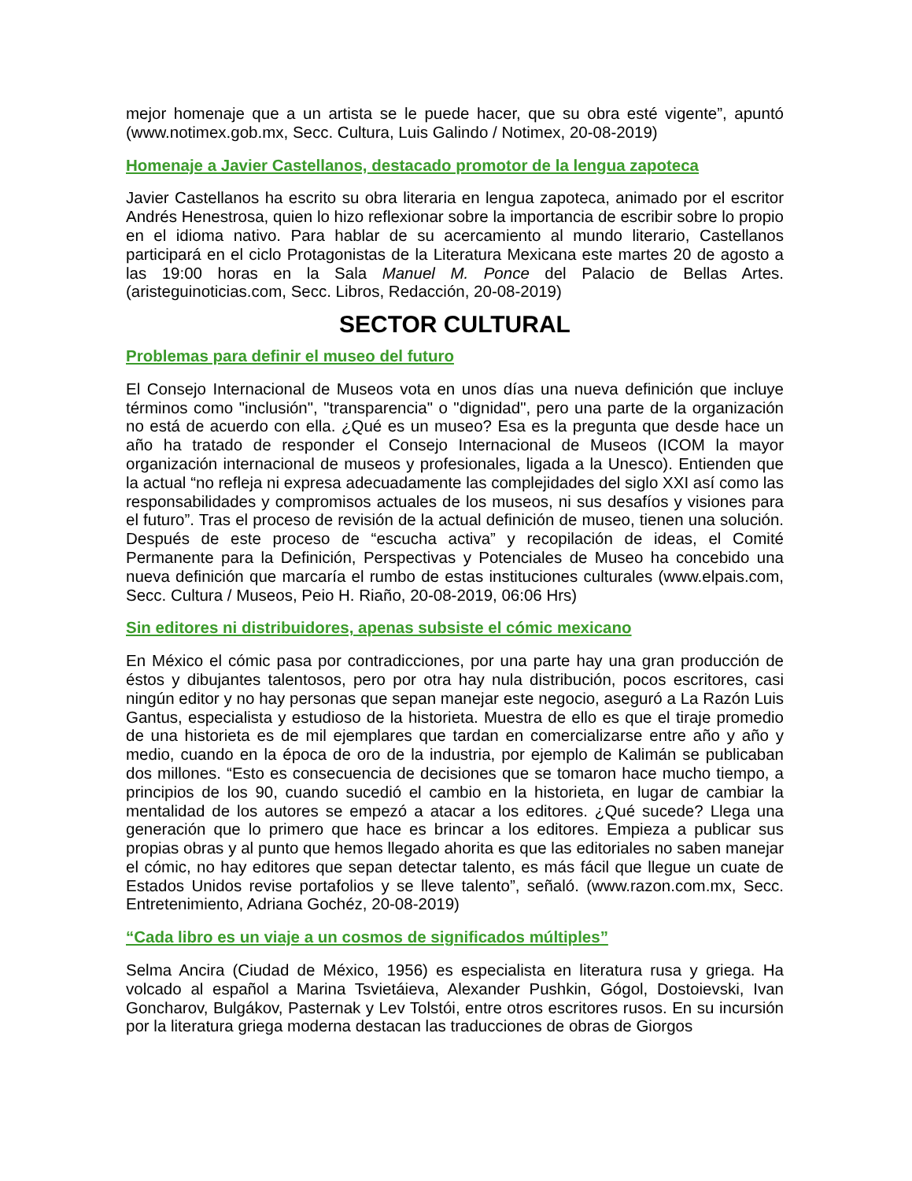mejor homenaje que a un artista se le puede hacer, que su obra esté vigente”, apuntó (www.notimex.gob.mx, Secc. Cultura, Luis Galindo / Notimex, 20-08-2019)
Homenaje a Javier Castellanos, destacado promotor de la lengua zapoteca
Javier Castellanos ha escrito su obra literaria en lengua zapoteca, animado por el escritor Andrés Henestrosa, quien lo hizo reflexionar sobre la importancia de escribir sobre lo propio en el idioma nativo. Para hablar de su acercamiento al mundo literario, Castellanos participará en el ciclo Protagonistas de la Literatura Mexicana este martes 20 de agosto a las 19:00 horas en la Sala Manuel M. Ponce del Palacio de Bellas Artes. (aristeguinoticias.com, Secc. Libros, Redacción, 20-08-2019)
SECTOR CULTURAL
Problemas para definir el museo del futuro
El Consejo Internacional de Museos vota en unos días una nueva definición que incluye términos como "inclusión", "transparencia" o "dignidad", pero una parte de la organización no está de acuerdo con ella. ¿Qué es un museo? Esa es la pregunta que desde hace un año ha tratado de responder el Consejo Internacional de Museos (ICOM la mayor organización internacional de museos y profesionales, ligada a la Unesco). Entienden que la actual “no refleja ni expresa adecuadamente las complejidades del siglo XXI así como las responsabilidades y compromisos actuales de los museos, ni sus desafíos y visiones para el futuro”. Tras el proceso de revisión de la actual definición de museo, tienen una solución. Después de este proceso de “escucha activa” y recopilación de ideas, el Comité Permanente para la Definición, Perspectivas y Potenciales de Museo ha concebido una nueva definición que marcaría el rumbo de estas instituciones culturales (www.elpais.com, Secc. Cultura / Museos, Peio H. Riaño, 20-08-2019, 06:06 Hrs)
Sin editores ni distribuidores, apenas subsiste el cómic mexicano
En México el cómic pasa por contradicciones, por una parte hay una gran producción de éstos y dibujantes talentosos, pero por otra hay nula distribución, pocos escritores, casi ningún editor y no hay personas que sepan manejar este negocio, aseguró a La Razón Luis Gantus, especialista y estudioso de la historieta. Muestra de ello es que el tiraje promedio de una historieta es de mil ejemplares que tardan en comercializarse entre año y año y medio, cuando en la época de oro de la industria, por ejemplo de Kalimán se publicaban dos millones. “Esto es consecuencia de decisiones que se tomaron hace mucho tiempo, a principios de los 90, cuando sucedió el cambio en la historieta, en lugar de cambiar la mentalidad de los autores se empezó a atacar a los editores. ¿Qué sucede? Llega una generación que lo primero que hace es brincar a los editores. Empieza a publicar sus propias obras y al punto que hemos llegado ahorita es que las editoriales no saben manejar el cómic, no hay editores que sepan detectar talento, es más fácil que llegue un cuate de Estados Unidos revise portafolios y se lleve talento”, señaló. (www.razon.com.mx, Secc. Entretenimiento, Adriana Gochéz, 20-08-2019)
“Cada libro es un viaje a un cosmos de significados múltiples”
Selma Ancira (Ciudad de México, 1956) es especialista en literatura rusa y griega. Ha volcado al español a Marina Tsvietáieva, Alexander Pushkin, Gógol, Dostoievski, Ivan Goncharov, Bulgákov, Pasternak y Lev Tolstói, entre otros escritores rusos. En su incursión por la literatura griega moderna destacan las traducciones de obras de Giorgos